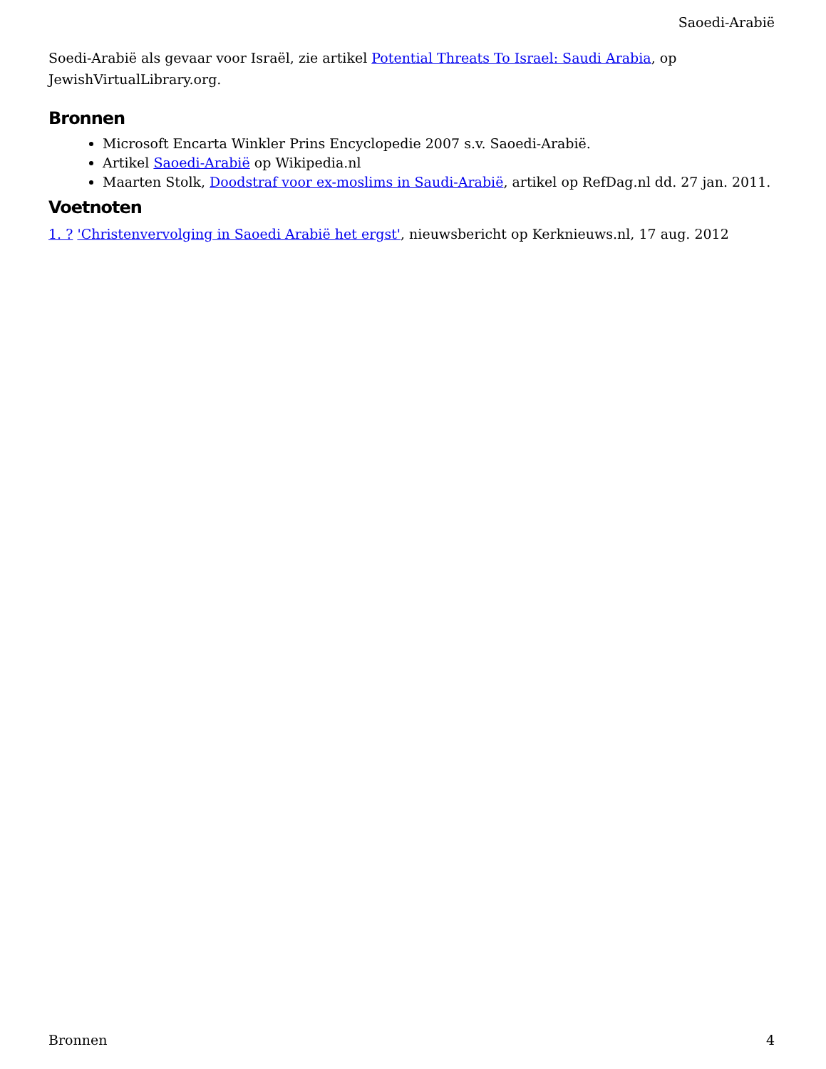Saoedi-Arabië
Soedi-Arabië als gevaar voor Israël, zie artikel Potential Threats To Israel: Saudi Arabia, op JewishVirtualLibrary.org.
Bronnen
Microsoft Encarta Winkler Prins Encyclopedie 2007 s.v. Saoedi-Arabië.
Artikel Saoedi-Arabië op Wikipedia.nl
Maarten Stolk, Doodstraf voor ex-moslims in Saudi-Arabië, artikel op RefDag.nl dd. 27 jan. 2011.
Voetnoten
1. ? 'Christenvervolging in Saoedi Arabië het ergst', nieuwsbericht op Kerknieuws.nl, 17 aug. 2012
Bronnen 4